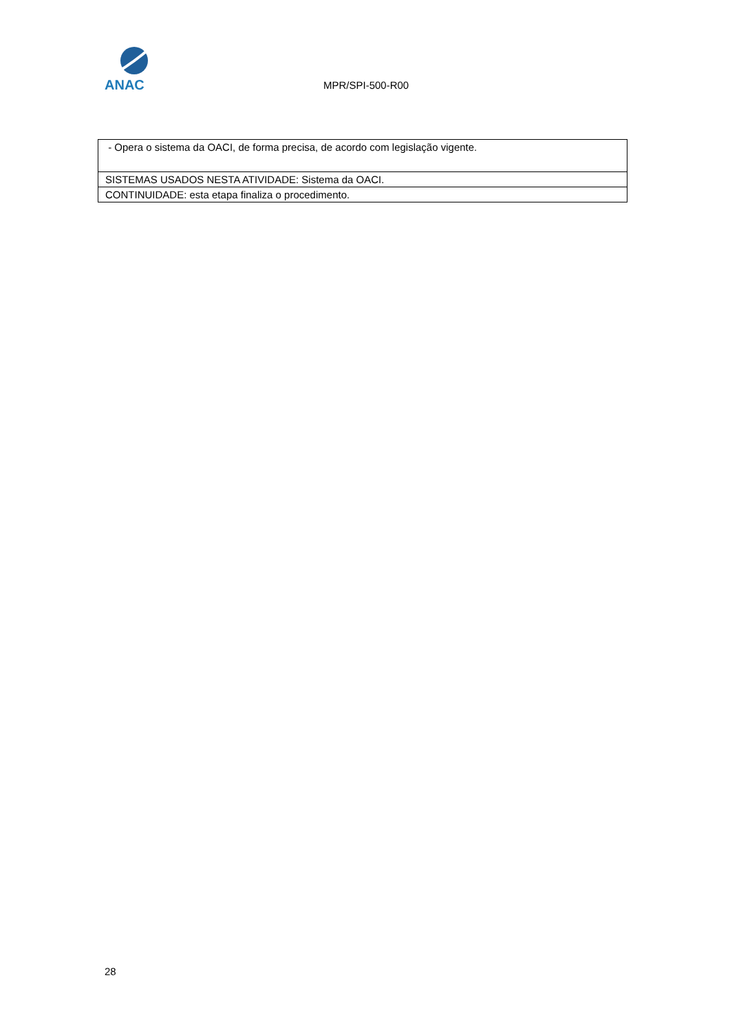ANAC
MPR/SPI-500-R00
| - Opera o sistema da OACI, de forma precisa, de acordo com legislação vigente. |
| SISTEMAS USADOS NESTA ATIVIDADE: Sistema da OACI. |
| CONTINUIDADE: esta etapa finaliza o procedimento. |
28